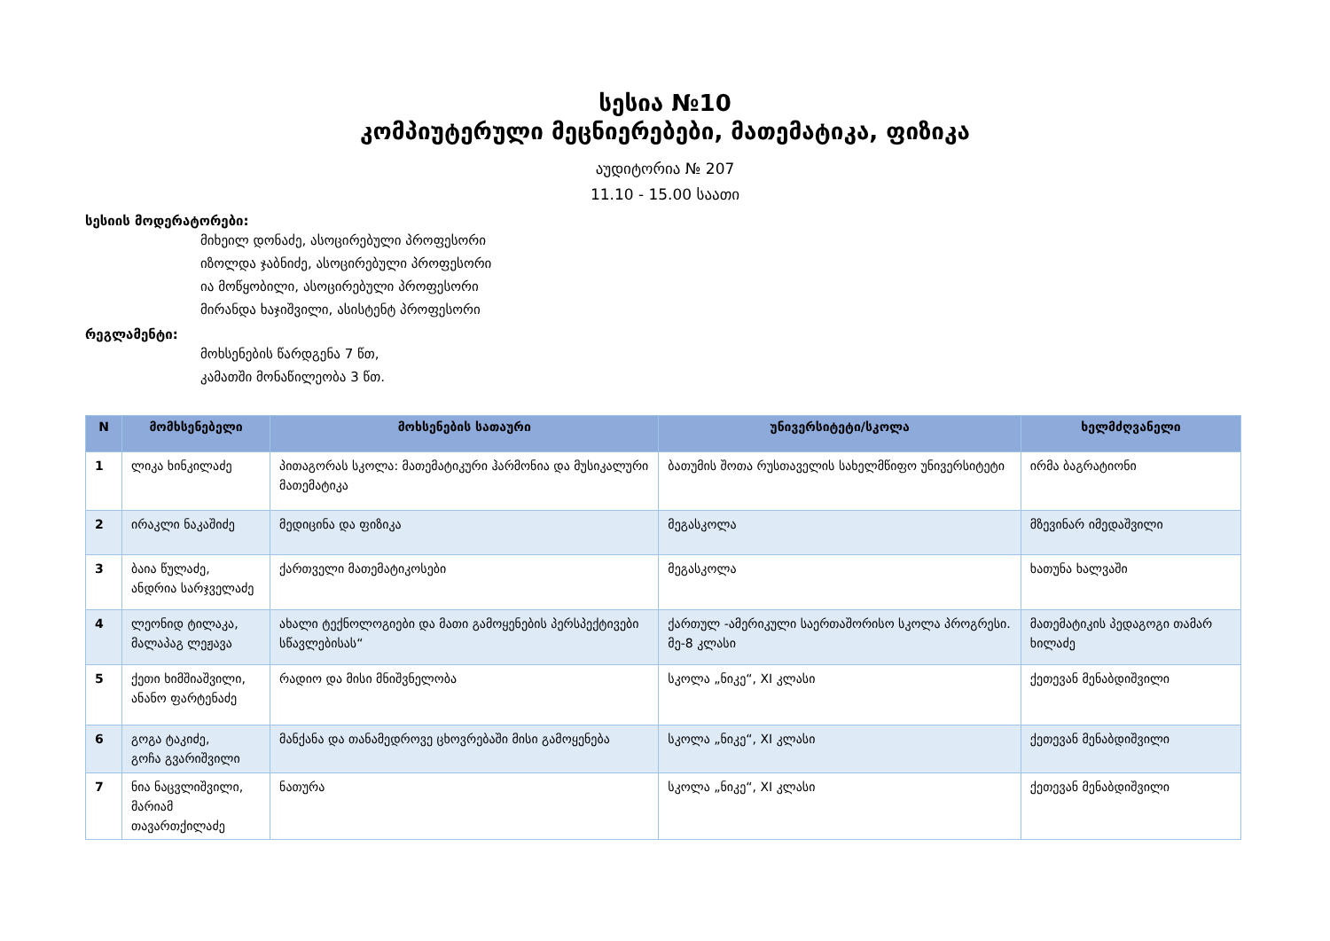სესია №10
კომპიუტერული მეცნიერებები, მათემატიკა, ფიზიკა
აუდიტორია № 207
11.10 - 15.00 საათი
სესიის მოდერატორები:
მიხეილ დონაძე, ასოცირებული პროფესორი
იზოლდა ჯაბნიძე, ასოცირებული პროფესორი
ია მოწყობილი, ასოცირებული პროფესორი
მირანდა ხაჯიშვილი, ასისტენტ პროფესორი
რეგლამენტი:
მოხსენების წარდგენა 7 წთ,
კამათში მონაწილეობა 3 წთ.
| N | მომხსენებელი | მოხსენების სათაური | უნივერსიტეტი/სკოლა | ხელმძღვანელი |
| --- | --- | --- | --- | --- |
| 1 | ლიკა ხინკილაძე | პითაგორას სკოლა: მათემატიკური ჰარმონია და მუსიკალური მათემატიკა | ბათუმის შოთა რუსთაველის სახელმწიფო უნივერსიტეტი | ირმა ბაგრატიონი |
| 2 | ირაკლი ნაკაშიძე | მედიცინა და ფიზიკა | მეგასკოლა | მზევინარ იმედაშვილი |
| 3 | ბაია წულაძე, ანდრია სარჯველაძე | ქართველი მათემატიკოსები | მეგასკოლა | ხათუნა ხალვაში |
| 4 | ლეონიდ ტილაკა, მალაპაგ ლეჟავა | ახალი ტექნოლოგიები და მათი გამოყენების პერსპექტივები სწავლებისას“ | ქართულ -ამერიკული საერთაშორისო სკოლა პროგრესი. მე-8 კლასი | მათემატიკის პედაგოგი თამარ ხილაძე |
| 5 | ქეთი ხიმშიაშვილი, ანანო ფარტენაძე | რადიო და მისი მნიშვნელობა | სკოლა „ნიკე“, XI კლასი | ქეთევან მენაბდიშვილი |
| 6 | გოგა ტაკიძე, გოჩა გვარიშვილი | მანქანა და თანამედროვე ცხოვრებაში მისი გამოყენება | სკოლა „ნიკე“, XI კლასი | ქეთევან მენაბდიშვილი |
| 7 | ნია ნაცვლიშვილი, მარიამ თავართქილაძე | ნათურა | სკოლა „ნიკე“, XI კლასი | ქეთევან მენაბდიშვილი |